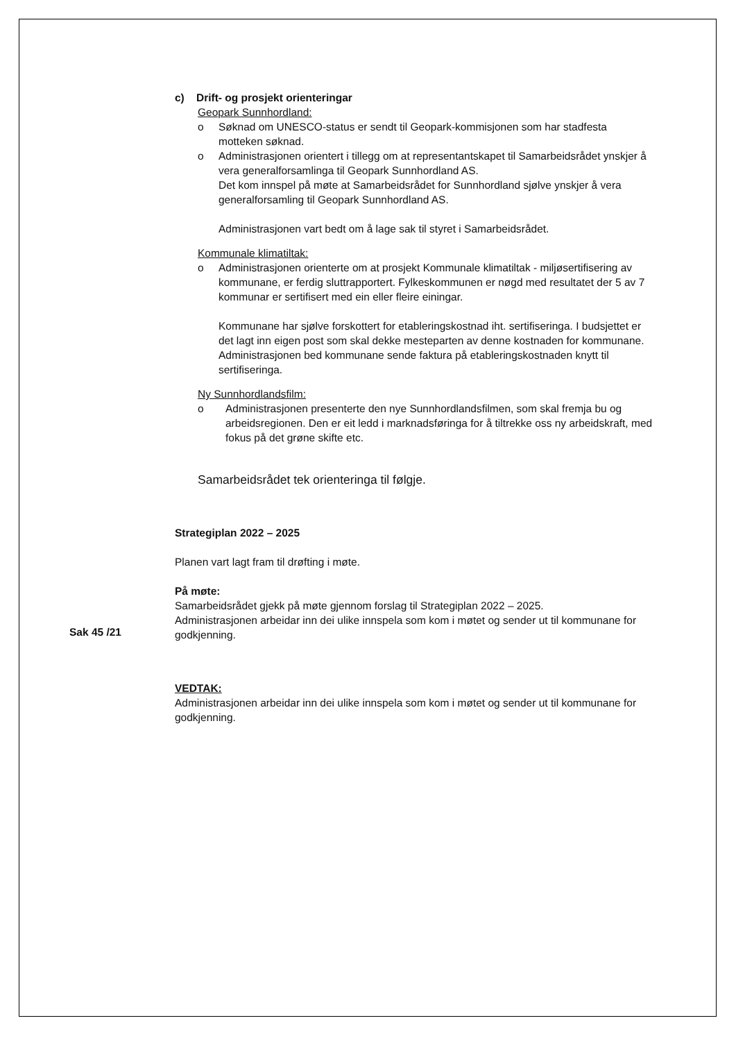c) Drift- og prosjekt orienteringar
Geopark Sunnhordland:
o Søknad om UNESCO-status er sendt til Geopark-kommisjonen som har stadfesta motteken søknad.
o Administrasjonen orientert i tillegg om at representantskapet til Samarbeidsrådet ynskjer å vera generalforsamlinga til Geopark Sunnhordland AS.
Det kom innspel på møte at Samarbeidsrådet for Sunnhordland sjølve ynskjer å vera generalforsamling til Geopark Sunnhordland AS.
Administrasjonen vart bedt om å lage sak til styret i Samarbeidsrådet.
Kommunale klimatiltak:
o Administrasjonen orienterte om at prosjekt Kommunale klimatiltak - miljøsertifisering av kommunane, er ferdig sluttrapportert. Fylkeskommunen er nøgd med resultatet der 5 av 7 kommunar er sertifisert med ein eller fleire einingar.
Kommunane har sjølve forskottert for etableringskostnad iht. sertifiseringa. I budsjettet er det lagt inn eigen post som skal dekke mesteparten av denne kostnaden for kommunane.
Administrasjonen bed kommunane sende faktura på etableringskostnaden knytt til sertifiseringa.
Ny Sunnhordlandsfilm:
o Administrasjonen presenterte den nye Sunnhordlandsfilmen, som skal fremja bu og arbeidsregionen. Den er eit ledd i marknadsføringa for å tiltrekke oss ny arbeidskraft, med fokus på det grøne skifte etc.
Samarbeidsrådet tek orienteringa til følgje.
Strategiplan 2022 – 2025
Planen vart lagt fram til drøfting i møte.
På møte:
Samarbeidsrådet gjekk på møte gjennom forslag til Strategiplan 2022 – 2025.
Administrasjonen arbeidar inn dei ulike innspela som kom i møtet og sender ut til kommunane for godkjenning.
VEDTAK:
Administrasjonen arbeidar inn dei ulike innspela som kom i møtet og sender ut til kommunane for godkjenning.
Sak 45 /21